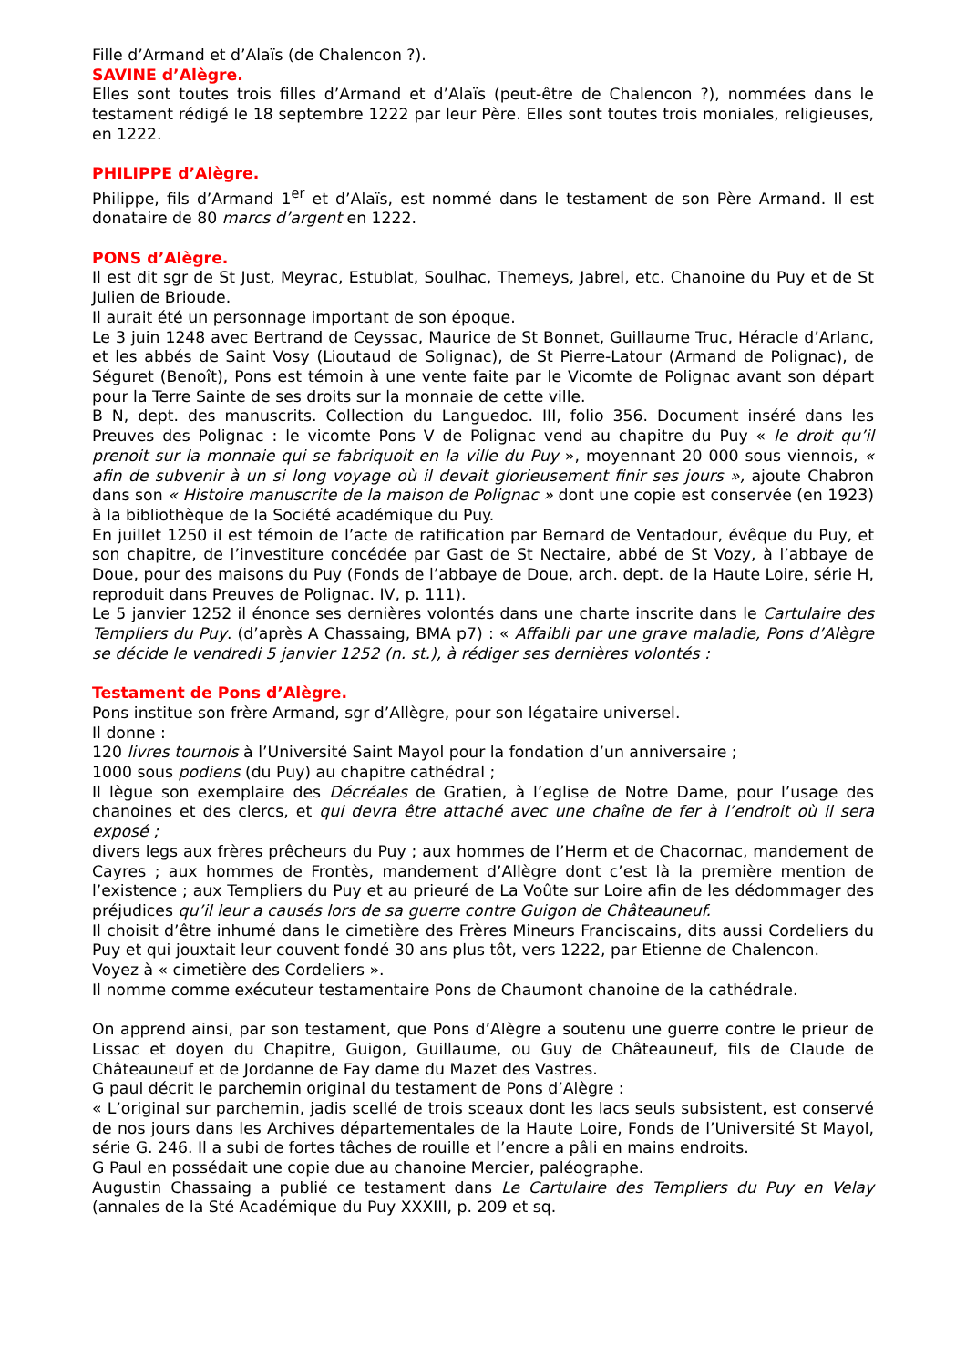Fille d’Armand et d’Alaïs (de Chalencon ?).
SAVINE d’Alègre.
Elles sont toutes trois filles d’Armand et d’Alaïs (peut-être de Chalencon ?), nommées dans le testament rédigé le 18 septembre 1222 par leur Père. Elles sont toutes trois moniales, religieuses, en 1222.
PHILIPPE d’Alègre.
Philippe, fils d’Armand 1<sup>er</sup> et d’Alaïs, est nommé dans le testament de son Père Armand. Il est donataire de 80 marcs d’argent en 1222.
PONS d’Alègre.
Il est dit sgr de St Just, Meyrac, Estublat, Soulhac, Themeys, Jabrel, etc. Chanoine du Puy et de St Julien de Brioude.
Il aurait été un personnage important de son époque.
Le 3 juin 1248 avec Bertrand de Ceyssac, Maurice de St Bonnet, Guillaume Truc, Héracle d’Arlanc, et les abbés de Saint Vosy (Lioutaud de Solignac), de St Pierre-Latour (Armand de Polignac), de Séguret (Benoît), Pons est témoin à une vente faite par le Vicomte de Polignac avant son départ pour la Terre Sainte de ses droits sur la monnaie de cette ville.
B N, dept. des manuscrits. Collection du Languedoc. III, folio 356. Document inséré dans les Preuves des Polignac : le vicomte Pons V de Polignac vend au chapitre du Puy « le droit qu’il prenoit sur la monnaie qui se fabriquoit en la ville du Puy », moyennant 20 000 sous viennois, « afin de subvenir à un si long voyage où il devait glorieusement finir ses jours », ajoute Chabron dans son « Histoire manuscrite de la maison de Polignac » dont une copie est conservée (en 1923) à la bibliothèque de la Société académique du Puy.
En juillet 1250 il est témoin de l’acte de ratification par Bernard de Ventadour, évêque du Puy, et son chapitre, de l’investiture concédée par Gast de St Nectaire, abbé de St Vozy, à l’abbaye de Doue, pour des maisons du Puy (Fonds de l’abbaye de Doue, arch. dept. de la Haute Loire, série H, reproduit dans Preuves de Polignac. IV, p. 111).
Le 5 janvier 1252 il énonce ses dernières volontés dans une charte inscrite dans le Cartulaire des Templiers du Puy. (d’après A Chassaing, BMA p7) : « Affaibli par une grave maladie, Pons d’Alègre se décide le vendredi 5 janvier 1252 (n. st.), à rédiger ses dernières volontés :
Testament de Pons d’Alègre.
Pons institue son frère Armand, sgr d’Allègre, pour son légataire universel.
Il donne :
120 livres tournois à l’Université Saint Mayol pour la fondation d’un anniversaire ;
1000 sous podiens (du Puy) au chapitre cathédral ;
Il lègue son exemplaire des Décréales de Gratien, à l’eglise de Notre Dame, pour l’usage des chanoines et des clercs, et qui devra être attaché avec une chaîne de fer à l’endroit où il sera exposé ;
divers legs aux frères prêcheurs du Puy ; aux hommes de l’Herm et de Chacornac, mandement de Cayres ; aux hommes de Frontès, mandement d’Allègre dont c’est là la première mention de l’existence ; aux Templiers du Puy et au prieuré de La Voûte sur Loire afin de les dédommager des préjudices qu’il leur a causés lors de sa guerre contre Guigon de Châteauneuf.
Il choisit d’être inhumé dans le cimetière des Frères Mineurs Franciscains, dits aussi Cordeliers du Puy et qui jouxtait leur couvent fondé 30 ans plus tôt, vers 1222, par Etienne de Chalencon.
Voyez à « cimetière des Cordeliers ».
Il nomme comme exécuteur testamentaire Pons de Chaumont chanoine de la cathédrale.
On apprend ainsi, par son testament, que Pons d’Alègre a soutenu une guerre contre le prieur de Lissac et doyen du Chapitre, Guigon, Guillaume, ou Guy de Châteauneuf, fils de Claude de Châteauneuf et de Jordanne de Fay dame du Mazet des Vastres.
G paul décrit le parchemin original du testament de Pons d’Alègre :
« L’original sur parchemin, jadis scellé de trois sceaux dont les lacs seuls subsistent, est conservé de nos jours dans les Archives départementales de la Haute Loire, Fonds de l’Université St Mayol, série G. 246. Il a subi de fortes tâches de rouille et l’encre a pâli en mains endroits.
G Paul en possédait une copie due au chanoine Mercier, paléographe.
Augustin Chassaing a publié ce testament dans Le Cartulaire des Templiers du Puy en Velay (annales de la Sté Académique du Puy XXXIII, p. 209 et sq.